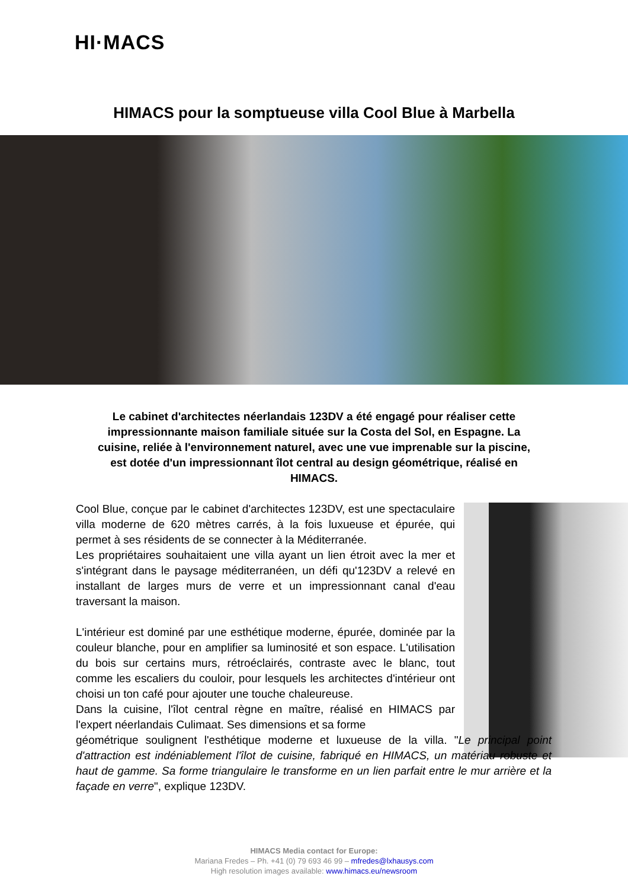HI·MACS
HIMACS pour la somptueuse villa Cool Blue à Marbella
Le cabinet d'architectes néerlandais 123DV a été engagé pour réaliser cette impressionnante maison familiale située sur la Costa del Sol, en Espagne. La cuisine, reliée à l'environnement naturel, avec une vue imprenable sur la piscine, est dotée d'un impressionnant îlot central au design géométrique, réalisé en HIMACS.
Cool Blue, conçue par le cabinet d'architectes 123DV, est une spectaculaire villa moderne de 620 mètres carrés, à la fois luxueuse et épurée, qui permet à ses résidents de se connecter à la Méditerranée.
Les propriétaires souhaitaient une villa ayant un lien étroit avec la mer et s'intégrant dans le paysage méditerranéen, un défi qu'123DV a relevé en installant de larges murs de verre et un impressionnant canal d'eau traversant la maison.
L'intérieur est dominé par une esthétique moderne, épurée, dominée par la couleur blanche, pour en amplifier sa luminosité et son espace. L'utilisation du bois sur certains murs, rétroéclairés, contraste avec le blanc, tout comme les escaliers du couloir, pour lesquels les architectes d'intérieur ont choisi un ton café pour ajouter une touche chaleureuse.
Dans la cuisine, l'îlot central règne en maître, réalisé en HIMACS par l'expert néerlandais Culimaat. Ses dimensions et sa forme
géométrique soulignent l'esthétique moderne et luxueuse de la villa. "Le principal point d'attraction est indéniablement l'îlot de cuisine, fabriqué en HIMACS, un matériau robuste et haut de gamme. Sa forme triangulaire le transforme en un lien parfait entre le mur arrière et la façade en verre", explique 123DV.
HIMACS Media contact for Europe:
Mariana Fredes – Ph. +41 (0) 79 693 46 99 – mfredes@lxhausys.com
High resolution images available: www.himacs.eu/newsroom